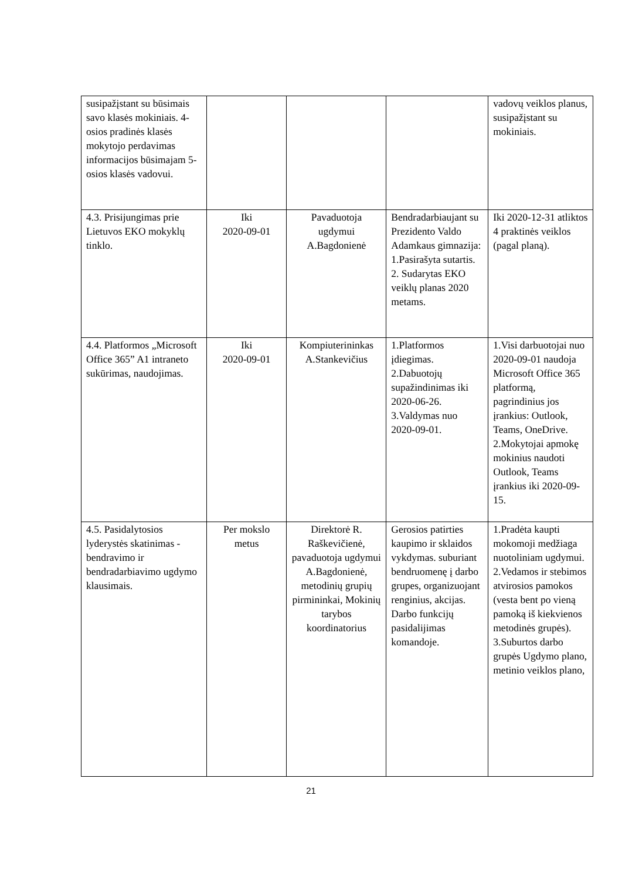| susipažįstant su būsimais savo klasės mokiniais. 4-osios pradinės klasės mokytojo perdavimas informacijos būsimajam 5-osios klasės vadovui. | | | | vadovų veiklos planus, susipažįstant su mokiniais. |
| 4.3. Prisijungimas prie Lietuvos EKO mokyklų tinklo. | Iki 2020-09-01 | Pavaduotoja ugdymui A.Bagdonienė | Bendradarbiaujant su Prezidento Valdo Adamkaus gimnazija: 1.Pasirašyta sutartis. 2. Sudarytas EKO veiklų planas 2020 metams. | Iki 2020-12-31 atliktos 4 praktinės veiklos (pagal planą). |
| 4.4. Platformos „Microsoft Office 365” A1 intraneto sukūrimas, naudojimas. | Iki 2020-09-01 | Kompiuterininkas A.Stankevičius | 1.Platformos įdiegimas. 2.Dabuotojų supažindinimas iki 2020-06-26. 3.Valdymas nuo 2020-09-01. | 1.Visi darbuotojai nuo 2020-09-01 naudoja Microsoft Office 365 platformą, pagrindinius jos įrankius: Outlook, Teams, OneDrive. 2.Mokytojai apmokę mokinius naudoti Outlook, Teams įrankius iki 2020-09-15. |
| 4.5. Pasidalytosios lyderystės skatinimas - bendravimo ir bendradarbiavimo ugdymo klausimais. | Per mokslo metus | Direktorė R. Raškevičienė, pavaduotoja ugdymui A.Bagdonienė, metodinių grupių pirmininkai, Mokinių tarybos koordinatorius | Gerosios patirties kaupimo ir sklaidos vykdymas. suburiant bendruomenę į darbo grupes, organizuojant renginius, akcijas. Darbo funkcijų pasidalijimas komandoje. | 1.Pradėta kaupti mokomoji medžiaga nuotoliniam ugdymui. 2.Vedamos ir stebimos atvirosios pamokos (vesta bent po vieną pamoką iš kiekvienos metodinės grupės). 3.Suburtos darbo grupės Ugdymo plano, metinio veiklos plano, |
21